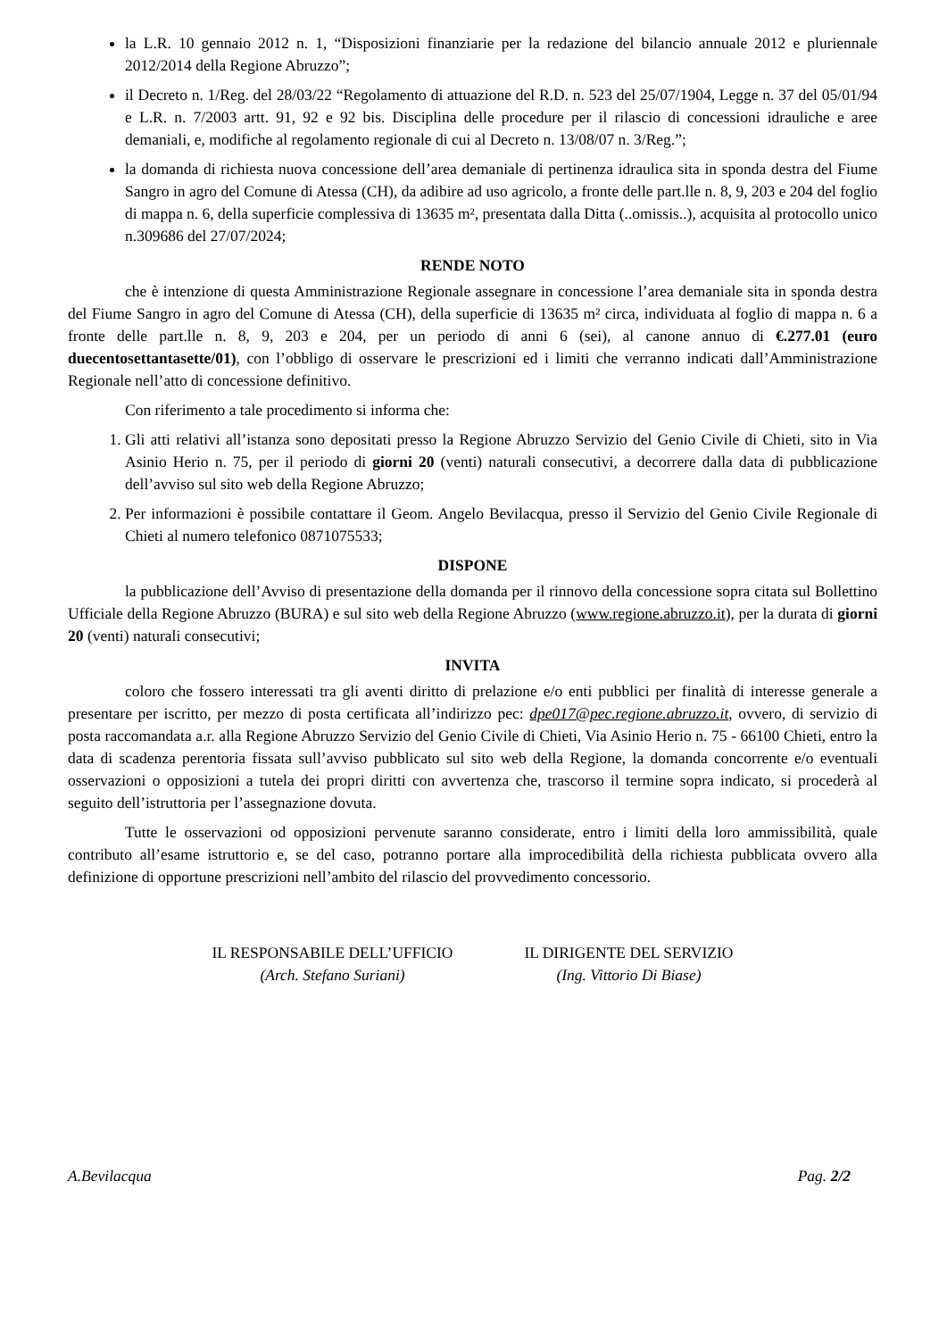la L.R. 10 gennaio 2012 n. 1, “Disposizioni finanziarie per la redazione del bilancio annuale 2012 e pluriennale 2012/2014 della Regione Abruzzo”;
il Decreto n. 1/Reg. del 28/03/22 “Regolamento di attuazione del R.D. n. 523 del 25/07/1904, Legge n. 37 del 05/01/94 e L.R. n. 7/2003 artt. 91, 92 e 92 bis. Disciplina delle procedure per il rilascio di concessioni idrauliche e aree demaniali, e, modifiche al regolamento regionale di cui al Decreto n. 13/08/07 n. 3/Reg.”;
la domanda di richiesta nuova concessione dell’area demaniale di pertinenza idraulica sita in sponda destra del Fiume Sangro in agro del Comune di Atessa (CH), da adibire ad uso agricolo, a fronte delle part.lle n. 8, 9, 203 e 204 del foglio di mappa n. 6, della superficie complessiva di 13635 m², presentata dalla Ditta (..omissis..), acquisita al protocollo unico n.309686 del 27/07/2024;
RENDE NOTO
che è intenzione di questa Amministrazione Regionale assegnare in concessione l’area demaniale sita in sponda destra del Fiume Sangro in agro del Comune di Atessa (CH), della superficie di 13635 m² circa, individuata al foglio di mappa n. 6 a fronte delle part.lle n. 8, 9, 203 e 204, per un periodo di anni 6 (sei), al canone annuo di €.277.01 (euro duecentosettantasette/01), con l’obbligo di osservare le prescrizioni ed i limiti che verranno indicati dall’Amministrazione Regionale nell’atto di concessione definitivo.
Con riferimento a tale procedimento si informa che:
1. Gli atti relativi all’istanza sono depositati presso la Regione Abruzzo Servizio del Genio Civile di Chieti, sito in Via Asinio Herio n. 75, per il periodo di giorni 20 (venti) naturali consecutivi, a decorrere dalla data di pubblicazione dell’avviso sul sito web della Regione Abruzzo;
2. Per informazioni è possibile contattare il Geom. Angelo Bevilacqua, presso il Servizio del Genio Civile Regionale di Chieti al numero telefonico 0871075533;
DISPONE
la pubblicazione dell’Avviso di presentazione della domanda per il rinnovo della concessione sopra citata sul Bollettino Ufficiale della Regione Abruzzo (BURA) e sul sito web della Regione Abruzzo (www.regione.abruzzo.it), per la durata di giorni 20 (venti) naturali consecutivi;
INVITA
coloro che fossero interessati tra gli aventi diritto di prelazione e/o enti pubblici per finalità di interesse generale a presentare per iscritto, per mezzo di posta certificata all’indirizzo pec: dpe017@pec.regione.abruzzo.it, ovvero, di servizio di posta raccomandata a.r. alla Regione Abruzzo Servizio del Genio Civile di Chieti, Via Asinio Herio n. 75 - 66100 Chieti, entro la data di scadenza perentoria fissata sull’avviso pubblicato sul sito web della Regione, la domanda concorrente e/o eventuali osservazioni o opposizioni a tutela dei propri diritti con avvertenza che, trascorso il termine sopra indicato, si procederà al seguito dell’istruttoria per l’assegnazione dovuta.
Tutte le osservazioni od opposizioni pervenute saranno considerate, entro i limiti della loro ammissibilità, quale contributo all’esame istruttorio e, se del caso, potranno portare alla improcedibilità della richiesta pubblicata ovvero alla definizione di opportune prescrizioni nell’ambito del rilascio del provvedimento concessorio.
IL RESPONSABILE DELL’UFFICIO
(Arch. Stefano Suriani)
IL DIRIGENTE DEL SERVIZIO
(Ing. Vittorio Di Biase)
A.Bevilacqua Pag. 2/2